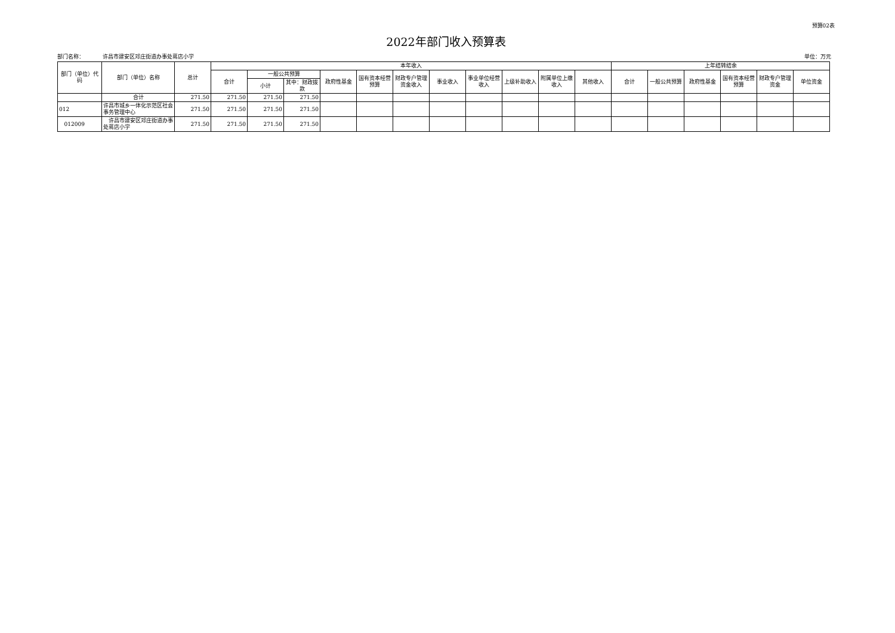预算02表
2022年部门收入预算表
部门名称： 许昌市建安区邓庄街道办事处蒋店小学 单位：万元
| 部门（单位）代码 | 部门（单位）名称 | 总计 | 本年收入 | | | | | | | | | | | 上年结转结余 | | | | | |
| --- | --- | --- | --- | --- | --- | --- | --- | --- | --- | --- | --- | --- | --- | --- | --- | --- | --- | --- | --- |
| | | | 合计 | 一般公共预算 | | 政府性基金 | 国有资本经营预算 | 财政专户管理资金收入 | 事业收入 | 事业单位经营收入 | 上级补助收入 | 附属单位上缴收入 | 其他收入 | 合计 | 一般公共预算 | 政府性基金 | 国有资本经营预算 | 财政专户管理资金 | 单位资金 |
| | | | | 小计 | 其中：财政拨款 | | | | | | | | | | | | | | |
| | 合计 | 271.50 | 271.50 | 271.50 | 271.50 | | | | | | | | | | | | | | |
| 012 | 许昌市城乡一体化示范区社会事务管理中心 | 271.50 | 271.50 | 271.50 | 271.50 | | | | | | | | | | | | | | |
| 012009 | 许昌市建安区邓庄街道办事处蒋店小学 | 271.50 | 271.50 | 271.50 | 271.50 | | | | | | | | | | | | | | |